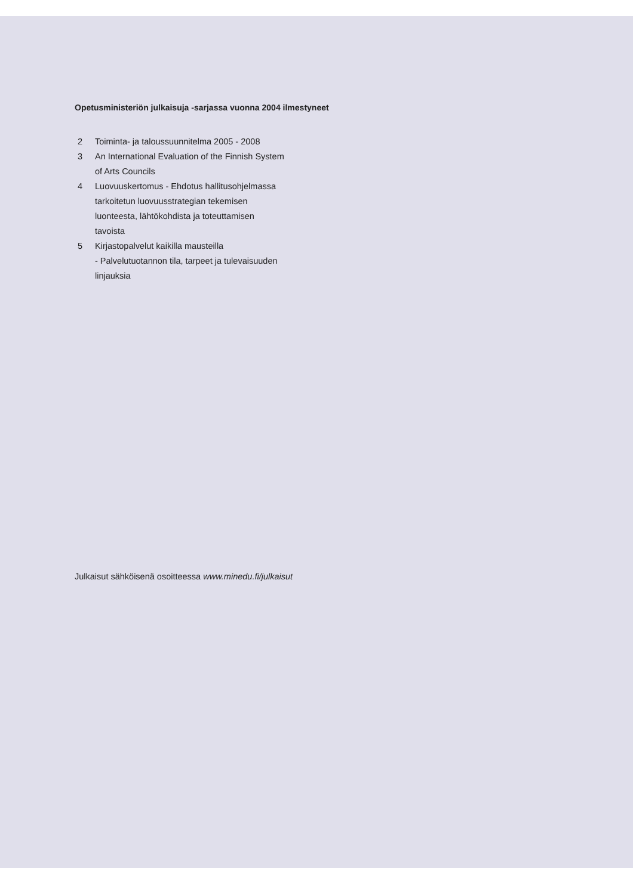Opetusministeriön julkaisuja -sarjassa vuonna 2004 ilmestyneet
2 Toiminta- ja taloussuunnitelma 2005 - 2008
3 An International Evaluation of the Finnish System
of Arts Councils
4 Luovuuskertomus - Ehdotus hallitusohjelmassa
tarkoitetun luovuusstrategian tekemisen
luonteesta, lähtökohdista ja toteuttamisen
tavoista
5 Kirjastopalvelut kaikilla mausteilla
- Palvelutuotannon tila, tarpeet ja tulevaisuuden
linjauksia
Julkaisut sähköisenä osoitteessa www.minedu.fi/julkaisut